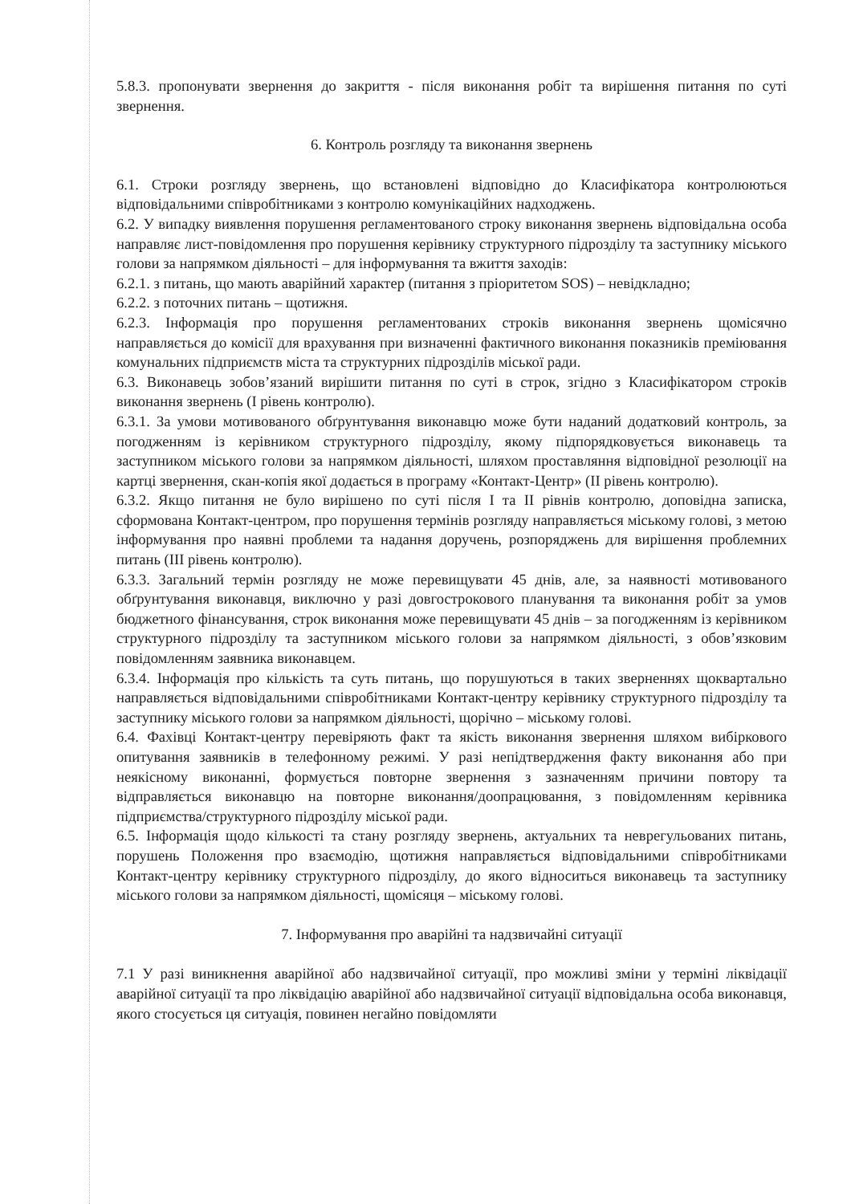5.8.3. пропонувати звернення до закриття - після виконання робіт та вирішення питання по суті звернення.
6. Контроль розгляду та виконання звернень
6.1. Строки розгляду звернень, що встановлені відповідно до Класифікатора контролюються відповідальними співробітниками з контролю комунікаційних надходжень.
6.2. У випадку виявлення порушення регламентованого строку виконання звернень відповідальна особа направляє лист-повідомлення про порушення керівнику структурного підрозділу та заступнику міського голови за напрямком діяльності – для інформування та вжиття заходів:
6.2.1. з питань, що мають аварійний характер (питання з пріоритетом SOS) – невідкладно;
6.2.2. з поточних питань – щотижня.
6.2.3. Інформація про порушення регламентованих строків виконання звернень щомісячно направляється до комісії для врахування при визначенні фактичного виконання показників преміювання комунальних підприємств міста та структурних підрозділів міської ради.
6.3. Виконавець зобов’язаний вирішити питання по суті в строк, згідно з Класифікатором строків виконання звернень (І рівень контролю).
6.3.1. За умови мотивованого обґрунтування виконавцю може бути наданий додатковий контроль, за погодженням із керівником структурного підрозділу, якому підпорядковується виконавець та заступником міського голови за напрямком діяльності, шляхом проставляння відповідної резолюції на картці звернення, скан-копія якої додається в програму «Контакт-Центр» (ІІ рівень контролю).
6.3.2. Якщо питання не було вирішено по суті після І та ІІ рівнів контролю, доповідна записка, сформована Контакт-центром, про порушення термінів розгляду направляється міському голові, з метою інформування про наявні проблеми та надання доручень, розпоряджень для вирішення проблемних питань (ІІІ рівень контролю).
6.3.3. Загальний термін розгляду не може перевищувати 45 днів, але, за наявності мотивованого обґрунтування виконавця, виключно у разі довгострокового планування та виконання робіт за умов бюджетного фінансування, строк виконання може перевищувати 45 днів – за погодженням із керівником структурного підрозділу та заступником міського голови за напрямком діяльності, з обов’язковим повідомленням заявника виконавцем.
6.3.4. Інформація про кількість та суть питань, що порушуються в таких зверненнях щоквартально направляється відповідальними співробітниками Контакт-центру керівнику структурного підрозділу та заступнику міського голови за напрямком діяльності, щорічно – міському голові.
6.4. Фахівці Контакт-центру перевіряють факт та якість виконання звернення шляхом вибіркового опитування заявників в телефонному режимі. У разі непідтвердження факту виконання або при неякісному виконанні, формується повторне звернення з зазначенням причини повтору та відправляється виконавцю на повторне виконання/доопрацювання, з повідомленням керівника підприємства/структурного підрозділу міської ради.
6.5. Інформація щодо кількості та стану розгляду звернень, актуальних та неврегульованих питань, порушень Положення про взаємодію, щотижня направляється відповідальними співробітниками Контакт-центру керівнику структурного підрозділу, до якого відноситься виконавець та заступнику міського голови за напрямком діяльності, щомісяця – міському голові.
7. Інформування про аварійні та надзвичайні ситуації
7.1 У разі виникнення аварійної або надзвичайної ситуації, про можливі зміни у терміні ліквідації аварійної ситуації та про ліквідацію аварійної або надзвичайної ситуації відповідальна особа виконавця, якого стосується ця ситуація, повинен негайно повідомляти